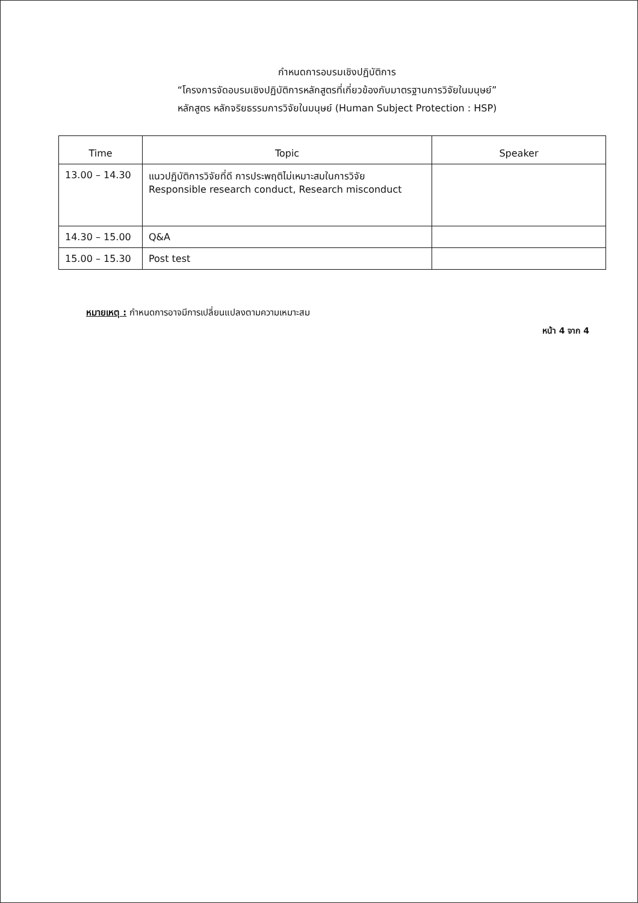กำหนดการอบรมเชิงปฏิบัติการ
“โครงการจัดอบรมเชิงปฏิบัติการหลักสูตรที่เกี่ยวข้องกับมาตรฐานการวิจัยในมนุษย์”
หลักสูตร หลักจริยธรรมการวิจัยในมนุษย์ (Human Subject Protection : HSP)
| Time | Topic | Speaker |
| --- | --- | --- |
| 13.00 – 14.30 | แนวปฏิบัติการวิจัยที่ดี การประพฤติไม่เหมาะสมในการวิจัย Responsible research conduct, Research misconduct | |
| 14.30 – 15.00 | Q&A | |
| 15.00 – 15.30 | Post test | |
หมายเหตุ : กำหนดการอาจมีการเปลี่ยนแปลงตามความเหมาะสม
หน้า 4 จาก 4